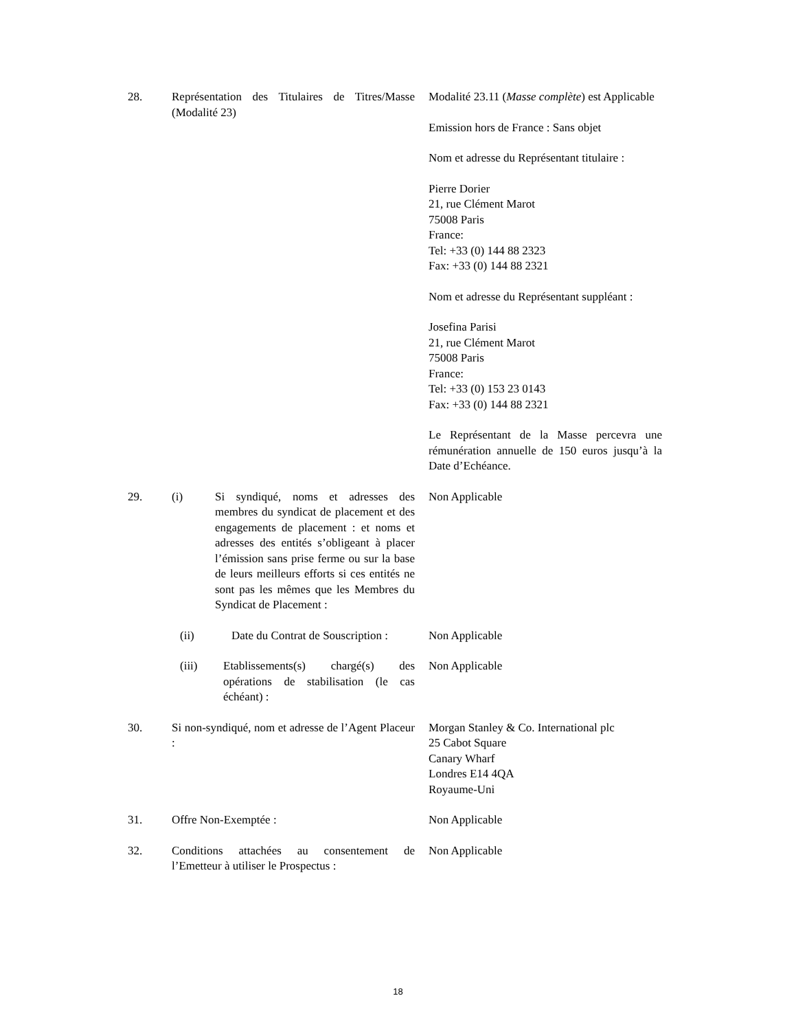28. Représentation des Titulaires de Titres/Masse (Modalité 23)
Modalité 23.11 (Masse complète) est Applicable
Emission hors de France : Sans objet
Nom et adresse du Représentant titulaire :
Pierre Dorier
21, rue Clément Marot
75008 Paris
France:
Tel: +33 (0) 144 88 2323
Fax: +33 (0) 144 88 2321
Nom et adresse du Représentant suppléant :
Josefina Parisi
21, rue Clément Marot
75008 Paris
France:
Tel: +33 (0) 153 23 0143
Fax: +33 (0) 144 88 2321
Le Représentant de la Masse percevra une rémunération annuelle de 150 euros jusqu’à la Date d’Echéance.
29. (i) Si syndiqué, noms et adresses des membres du syndicat de placement et des engagements de placement : et noms et adresses des entités s’obligeant à placer l’émission sans prise ferme ou sur la base de leurs meilleurs efforts si ces entités ne sont pas les mêmes que les Membres du Syndicat de Placement :
Non Applicable
(ii) Date du Contrat de Souscription :
Non Applicable
(iii) Etablissements(s) chargé(s) des opérations de stabilisation (le cas échéant) :
Non Applicable
30. Si non-syndiqué, nom et adresse de l’Agent Placeur :
Morgan Stanley & Co. International plc
25 Cabot Square
Canary Wharf
Londres E14 4QA
Royaume-Uni
31. Offre Non-Exemptée : Non Applicable
32. Conditions attachées au consentement de l’Emetteur à utiliser le Prospectus :
Non Applicable
18